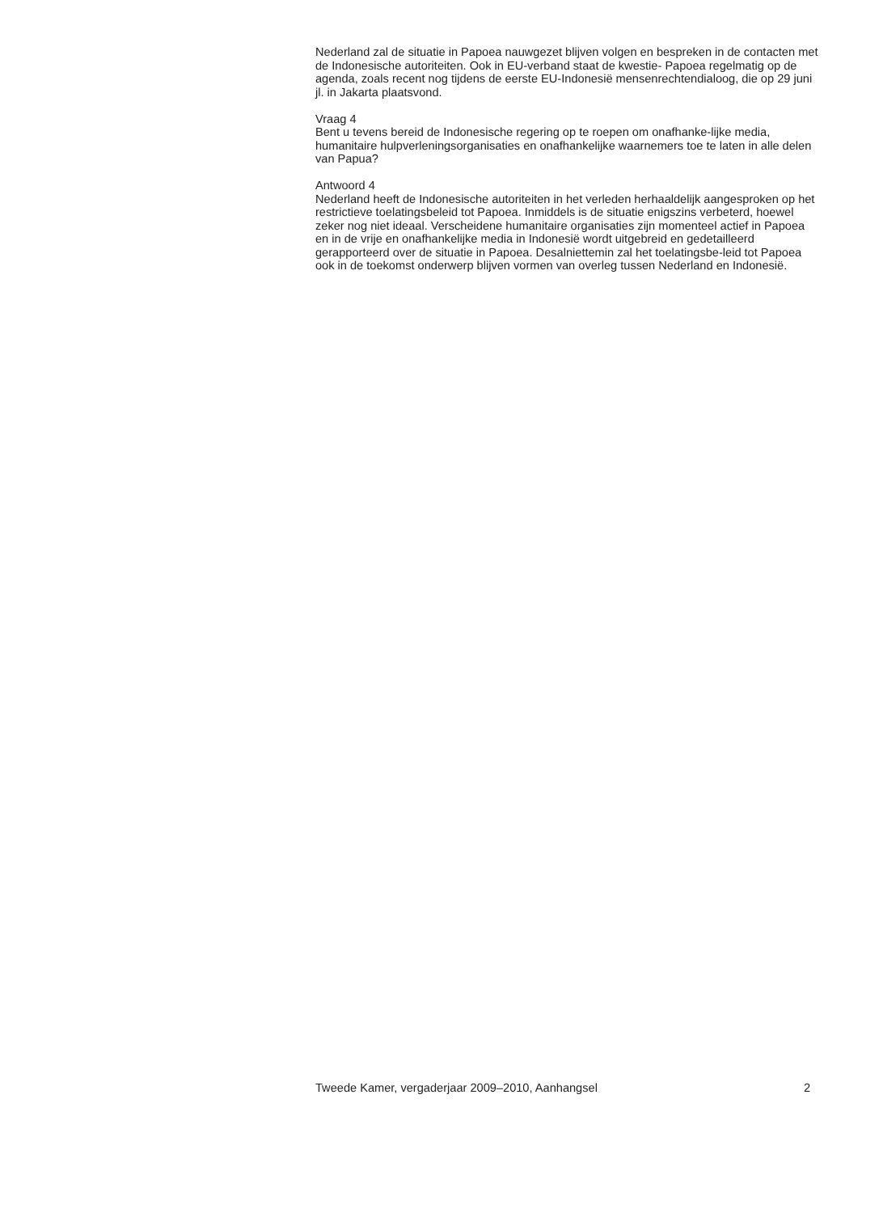Nederland zal de situatie in Papoea nauwgezet blijven volgen en bespreken in de contacten met de Indonesische autoriteiten. Ook in EU-verband staat de kwestie- Papoea regelmatig op de agenda, zoals recent nog tijdens de eerste EU-Indonesië mensenrechtendialoog, die op 29 juni jl. in Jakarta plaatsvond.
Vraag 4
Bent u tevens bereid de Indonesische regering op te roepen om onafhanke-lijke media, humanitaire hulpverleningsorganisaties en onafhankelijke waarnemers toe te laten in alle delen van Papua?
Antwoord 4
Nederland heeft de Indonesische autoriteiten in het verleden herhaaldelijk aangesproken op het restrictieve toelatingsbeleid tot Papoea. Inmiddels is de situatie enigszins verbeterd, hoewel zeker nog niet ideaal. Verscheidene humanitaire organisaties zijn momenteel actief in Papoea en in de vrije en onafhankelijke media in Indonesië wordt uitgebreid en gedetailleerd gerapporteerd over de situatie in Papoea. Desalniettemin zal het toelatingsbe-leid tot Papoea ook in de toekomst onderwerp blijven vormen van overleg tussen Nederland en Indonesië.
Tweede Kamer, vergaderjaar 2009–2010, Aanhangsel 2